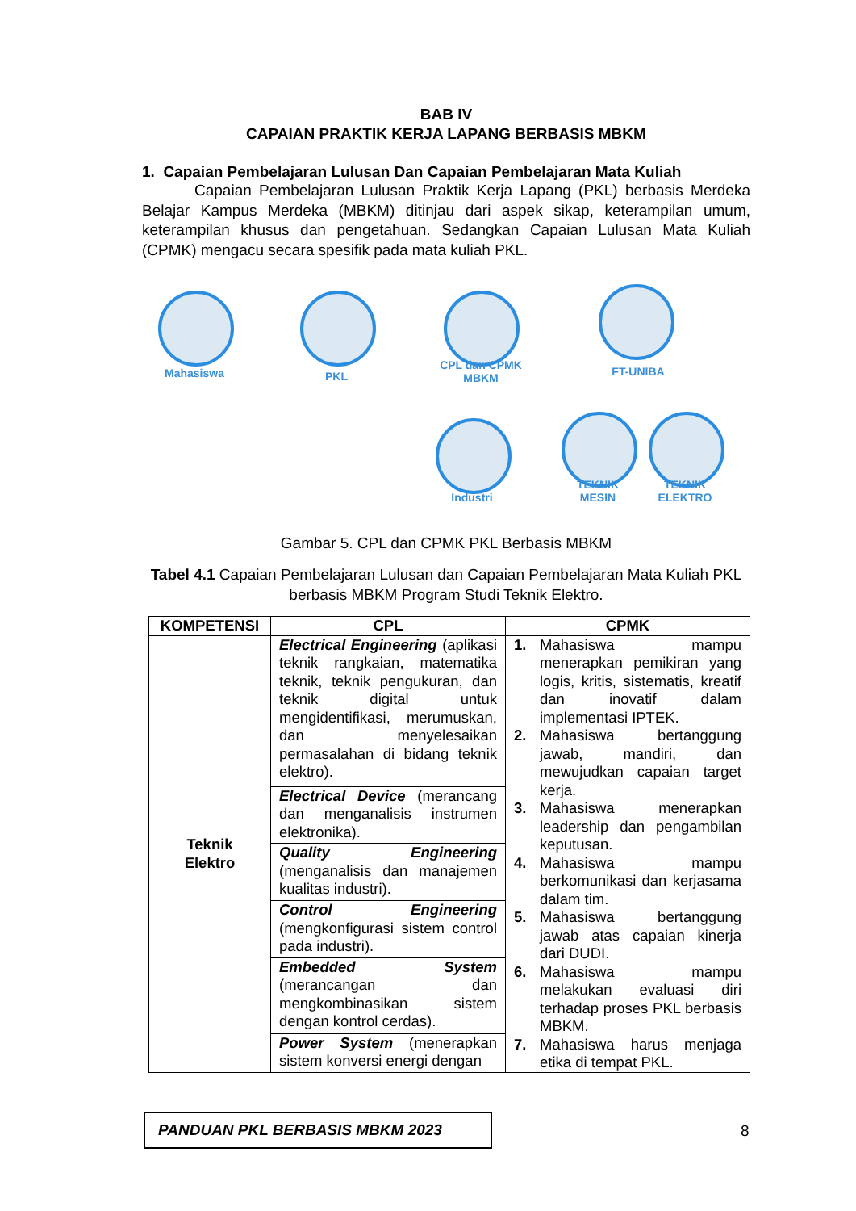BAB IV
CAPAIAN PRAKTIK KERJA LAPANG BERBASIS MBKM
1. Capaian Pembelajaran Lulusan Dan Capaian Pembelajaran Mata Kuliah
Capaian Pembelajaran Lulusan Praktik Kerja Lapang (PKL) berbasis Merdeka Belajar Kampus Merdeka (MBKM) ditinjau dari aspek sikap, keterampilan umum, keterampilan khusus dan pengetahuan. Sedangkan Capaian Lulusan Mata Kuliah (CPMK) mengacu secara spesifik pada mata kuliah PKL.
Mahasiswa PKL
CPL dan CPMK
MBKM
FT-UNIBA
TEKNIK
MESIN
TEKNIK
ELEKTRO
Industri
Gambar 5. CPL dan CPMK PKL Berbasis MBKM
Tabel 4.1 Capaian Pembelajaran Lulusan dan Capaian Pembelajaran Mata Kuliah PKL berbasis MBKM Program Studi Teknik Elektro.
| KOMPETENSI | CPL | CPMK |
| --- | --- | --- |
| Teknik Elektro | Electrical Engineering (aplikasi teknik rangkaian, matematika teknik, teknik pengukuran, dan teknik digital untuk mengidentifikasi, merumuskan, dan menyelesaikan permasalahan di bidang teknik elektro). | 1. Mahasiswa mampu menerapkan pemikiran yang logis, kritis, sistematis, kreatif dan inovatif dalam implementasi IPTEK. 2. Mahasiswa bertanggung jawab, mandiri, dan mewujudkan capaian target kerja. 3. Mahasiswa menerapkan leadership dan pengambilan keputusan. 4. Mahasiswa mampu berkomunikasi dan kerjasama dalam tim. 5. Mahasiswa bertanggung jawab atas capaian kinerja dari DUDI. 6. Mahasiswa mampu melakukan evaluasi diri terhadap proses PKL berbasis MBKM. 7. Mahasiswa harus menjaga etika di tempat PKL. |
| | Electrical Device (merancang dan menganalisis instrumen elektronika). | |
| | Quality Engineering (menganalisis dan manajemen kualitas industri). | |
| | Control Engineering (mengkonfigurasi sistem control pada industri). | |
| | Embedded System (merancangan dan mengkombinasikan sistem dengan kontrol cerdas). | |
| | Power System (menerapkan sistem konversi energi dengan | |
PANDUAN PKL BERBASIS MBKM 2023
8